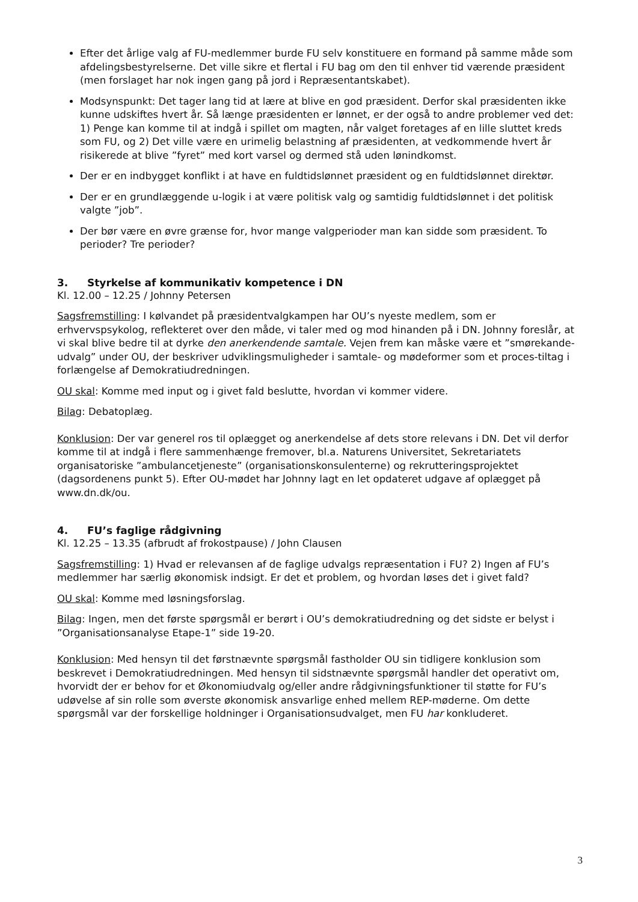Efter det årlige valg af FU-medlemmer burde FU selv konstituere en formand på samme måde som afdelingsbestyrelserne. Det ville sikre et flertal i FU bag om den til enhver tid værende præsident (men forslaget har nok ingen gang på jord i Repræsentantskabet).
Modsynspunkt: Det tager lang tid at lære at blive en god præsident. Derfor skal præsidenten ikke kunne udskiftes hvert år. Så længe præsidenten er lønnet, er der også to andre problemer ved det: 1) Penge kan komme til at indgå i spillet om magten, når valget foretages af en lille sluttet kreds som FU, og 2) Det ville være en urimelig belastning af præsidenten, at vedkommende hvert år risikerede at blive ”fyret” med kort varsel og dermed stå uden lønindkomst.
Der er en indbygget konflikt i at have en fuldtidslønnet præsident og en fuldtidslønnet direktør.
Der er en grundlæggende u-logik i at være politisk valg og samtidig fuldtidslønnet i det politisk valgte ”job”.
Der bør være en øvre grænse for, hvor mange valgperioder man kan sidde som præsident. To perioder? Tre perioder?
3. Styrkelse af kommunikativ kompetence i DN
Kl. 12.00 – 12.25 / Johnny Petersen
Sagsfremstilling: I kølvandet på præsidentvalgkampen har OU’s nyeste medlem, som er erhvervspsykolog, reflekteret over den måde, vi taler med og mod hinanden på i DN. Johnny foreslår, at vi skal blive bedre til at dyrke den anerkendende samtale. Vejen frem kan måske være et ”smørekande-udvalg” under OU, der beskriver udviklingsmuligheder i samtale- og mødeformer som et proces-tiltag i forlængelse af Demokratiudredningen.
OU skal: Komme med input og i givet fald beslutte, hvordan vi kommer videre.
Bilag: Debatoplæg.
Konklusion: Der var generel ros til oplægget og anerkendelse af dets store relevans i DN. Det vil derfor komme til at indgå i flere sammenhænge fremover, bl.a. Naturens Universitet, Sekretariatets organisatoriske ”ambulancetjeneste” (organisationskonsulenterne) og rekrutteringsprojektet (dagsordenens punkt 5). Efter OU-mødet har Johnny lagt en let opdateret udgave af oplægget på www.dn.dk/ou.
4. FU’s faglige rådgivning
Kl. 12.25 – 13.35 (afbrudt af frokostpause) / John Clausen
Sagsfremstilling: 1) Hvad er relevansen af de faglige udvalgs repræsentation i FU? 2) Ingen af FU’s medlemmer har særlig økonomisk indsigt. Er det et problem, og hvordan løses det i givet fald?
OU skal: Komme med løsningsforslag.
Bilag: Ingen, men det første spørgsmål er berørt i OU’s demokratiudredning og det sidste er belyst i ”Organisationsanalyse Etape-1” side 19-20.
Konklusion: Med hensyn til det førstnævnte spørgsmål fastholder OU sin tidligere konklusion som beskrevet i Demokratiudredningen. Med hensyn til sidstnævnte spørgsmål handler det operativt om, hvorvidt der er behov for et Økonomiudvalg og/eller andre rådgivningsfunktioner til støtte for FU’s udøvelse af sin rolle som øverste økonomisk ansvarlige enhed mellem REP-møderne. Om dette spørgsmål var der forskellige holdninger i Organisationsudvalget, men FU har konkluderet.
3